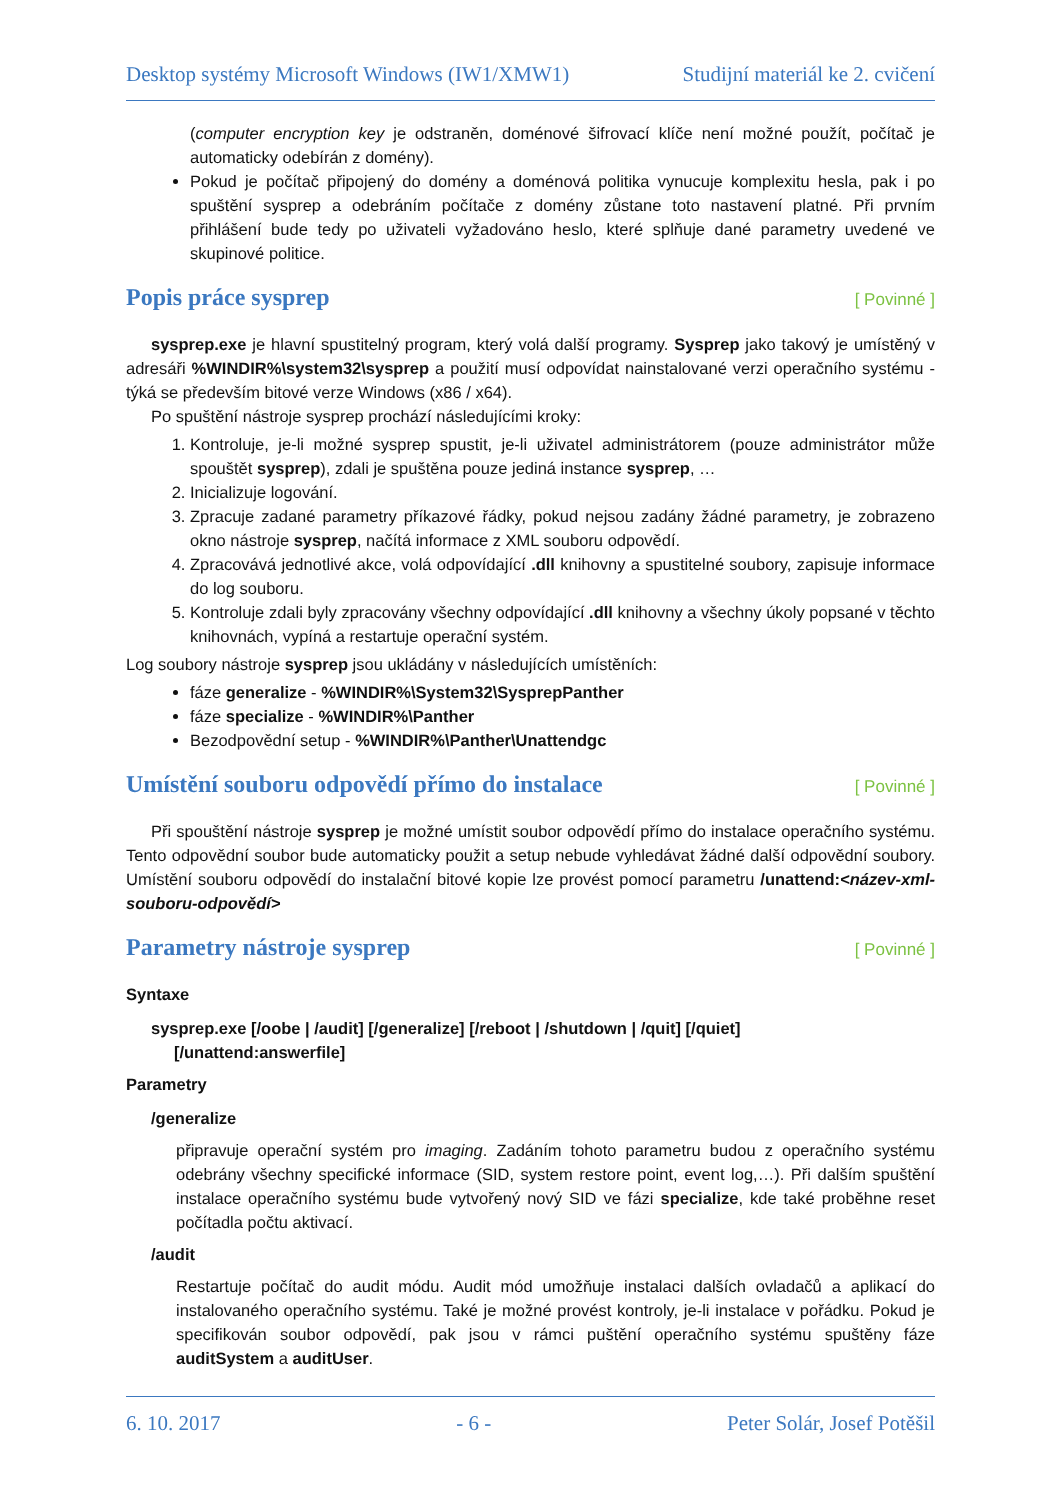Desktop systémy Microsoft Windows (IW1/XMW1) Studijní materiál ke 2. cvičení
(computer encryption key je odstraněn, doménové šifrovací klíče není možné použít, počítač je automaticky odebírán z domény).
Pokud je počítač připojený do domény a doménová politika vynucuje komplexitu hesla, pak i po spuštění sysprep a odebráním počítače z domény zůstane toto nastavení platné. Při prvním přihlášení bude tedy po uživateli vyžadováno heslo, které splňuje dané parametry uvedené ve skupinové politice.
Popis práce sysprep [ Povinné ]
sysprep.exe je hlavní spustitelný program, který volá další programy. Sysprep jako takový je umístěný v adresáři %WINDIR%\system32\sysprep a použití musí odpovídat nainstalované verzi operačního systému - týká se především bitové verze Windows (x86 / x64).
Po spuštění nástroje sysprep prochází následujícími kroky:
1. Kontroluje, je-li možné sysprep spustit, je-li uživatel administrátorem (pouze administrátor může spouštět sysprep), zdali je spuštěna pouze jediná instance sysprep, …
2. Inicializuje logování.
3. Zpracuje zadané parametry příkazové řádky, pokud nejsou zadány žádné parametry, je zobrazeno okno nástroje sysprep, načítá informace z XML souboru odpovědí.
4. Zpracovává jednotlivé akce, volá odpovídající .dll knihovny a spustitelné soubory, zapisuje informace do log souboru.
5. Kontroluje zdali byly zpracovány všechny odpovídající .dll knihovny a všechny úkoly popsané v těchto knihovnách, vypíná a restartuje operační systém.
Log soubory nástroje sysprep jsou ukládány v následujících umístěních:
fáze generalize - %WINDIR%\System32\SysprepPanther
fáze specialize - %WINDIR%\Panther
Bezodpovědní setup - %WINDIR%\Panther\Unattendgc
Umístění souboru odpovědí přímo do instalace [ Povinné ]
Při spouštění nástroje sysprep je možné umístit soubor odpovědí přímo do instalace operačního systému. Tento odpovědní soubor bude automaticky použit a setup nebude vyhledávat žádné další odpovědní soubory. Umístění souboru odpovědí do instalační bitové kopie lze provést pomocí parametru /unattend:<název-xml-souboru-odpovědí>
Parametry nástroje sysprep [ Povinné ]
Syntaxe
sysprep.exe [/oobe | /audit] [/generalize] [/reboot | /shutdown | /quit] [/quiet]
[/unattend:answerfile]
Parametry
/generalize
připravuje operační systém pro imaging. Zadáním tohoto parametru budou z operačního systému odebrány všechny specifické informace (SID, system restore point, event log,…). Při dalším spuštění instalace operačního systému bude vytvořený nový SID ve fázi specialize, kde také proběhne reset počítadla počtu aktivací.
/audit
Restartuje počítač do audit módu. Audit mód umožňuje instalaci dalších ovladačů a aplikací do instalovaného operačního systému. Také je možné provést kontroly, je-li instalace v pořádku. Pokud je specifikován soubor odpovědí, pak jsou v rámci puštění operačního systému spuštěny fáze auditSystem a auditUser.
6. 10. 2017 - 6 - Peter Solár, Josef Potěšil